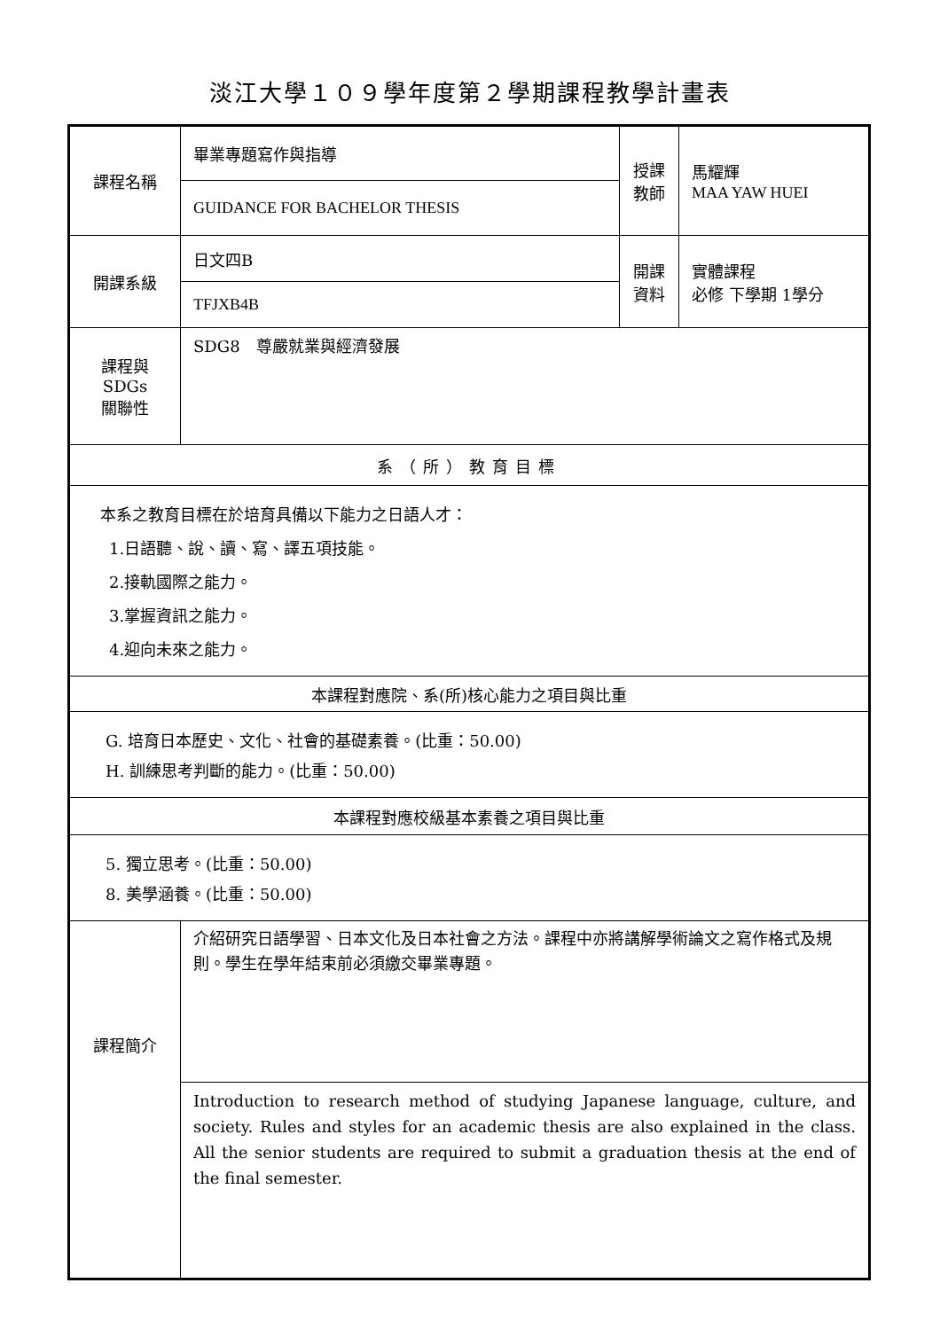淡江大學１０９學年度第２學期課程教學計畫表
| 課程名稱 | 畢業專題寫作與指導 | 授課 教師 | 馬耀輝 MAA YAW HUEI |
| | GUIDANCE FOR BACHELOR THESIS | | |
| 開課系級 | 日文四B | 開課 資料 | 實體課程 必修 下學期 1學分 |
| | TFJXB4B | | |
| 課程與SDGs 關聯性 | SDG8 尊嚴就業與經濟發展 | | |
| 系（所）教育目標 | | | |
| 本系之教育目標在於培育具備以下能力之日語人才： 1.日語聽、說、讀、寫、譯五項技能。 2.接軌國際之能力。 3.掌握資訊之能力。 4.迎向未來之能力。 | | | |
| 本課程對應院、系(所)核心能力之項目與比重 | | | |
| G. 培育日本歷史、文化、社會的基礎素養。(比重：50.00) H. 訓練思考判斷的能力。(比重：50.00) | | | |
| 本課程對應校級基本素養之項目與比重 | | | |
| 5. 獨立思考。(比重：50.00) 8. 美學涵養。(比重：50.00) | | | |
| 課程簡介 | 介紹研究日語學習、日本文化及日本社會之方法。課程中亦將講解學術論文之寫作格式及規則。學生在學年結束前必須繳交畢業專題。 | | |
| | Introduction to research method of studying Japanese language, culture, and society. Rules and styles for an academic thesis are also explained in the class. All the senior students are required to submit a graduation thesis at the end of the final semester. | | |